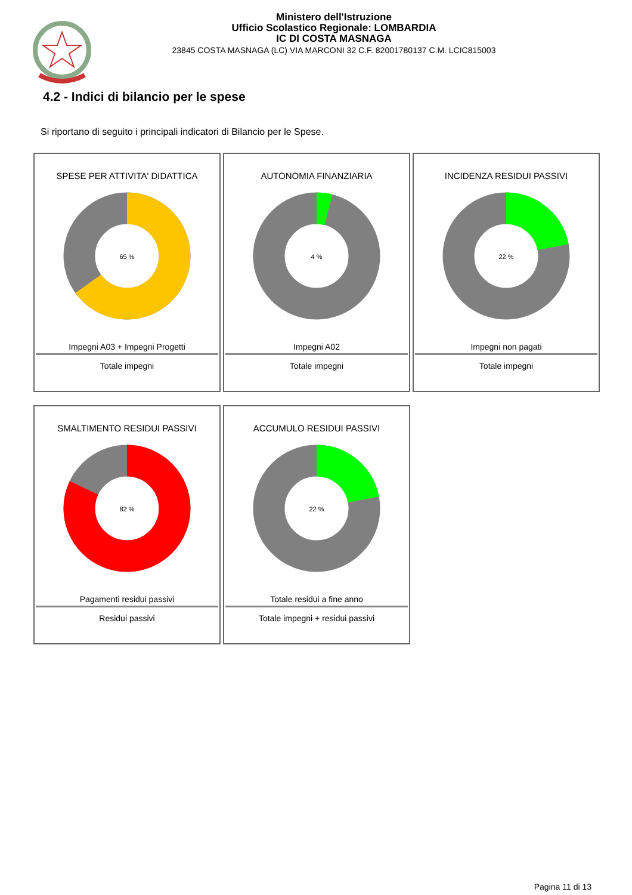Ministero dell'Istruzione
Ufficio Scolastico Regionale: LOMBARDIA
IC DI COSTA MASNAGA
23845 COSTA MASNAGA (LC) VIA MARCONI 32 C.F. 82001780137 C.M. LCIC815003
4.2 - Indici di bilancio per le spese
Si riportano di seguito i principali indicatori di Bilancio per le Spese.
SPESE PER ATTIVITA' DIDATTICA
65 %
Impegni A03 + Impegni Progetti
Totale impegni
AUTONOMIA FINANZIARIA
4 %
Impegni A02
Totale impegni
INCIDENZA RESIDUI PASSIVI
22 %
Impegni non pagati
Totale impegni
SMALTIMENTO RESIDUI PASSIVI
82 %
Pagamenti residui passivi
Residui passivi
ACCUMULO RESIDUI PASSIVI
22 %
Totale residui a fine anno
Totale impegni + residui passivi
Pagina 11 di 13